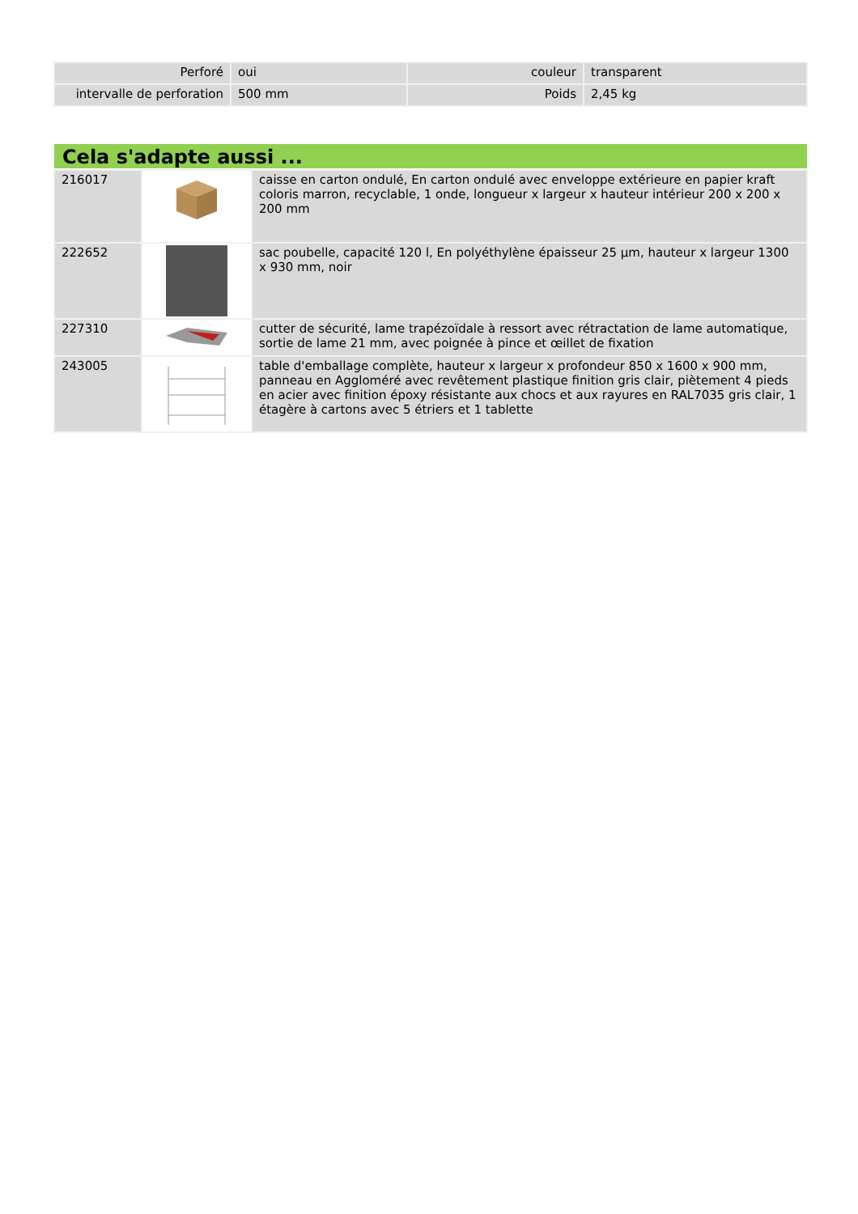| Perforé | oui | couleur | transparent |
| intervalle de perforation | 500 mm | Poids | 2,45 kg |
Cela s'adapte aussi ...
| 216017 | | caisse en carton ondulé, En carton ondulé avec enveloppe extérieure en papier kraft coloris marron, recyclable, 1 onde, longueur x largeur x hauteur intérieur 200 x 200 x 200 mm |
| 222652 | | sac poubelle, capacité 120 l, En polyéthylène épaisseur 25 µm, hauteur x largeur 1300 x 930 mm, noir |
| 227310 | | cutter de sécurité, lame trapézoïdale à ressort avec rétractation de lame automatique, sortie de lame 21 mm, avec poignée à pince et œillet de fixation |
| 243005 | | table d'emballage complète, hauteur x largeur x profondeur 850 x 1600 x 900 mm, panneau en Aggloméré avec revêtement plastique finition gris clair, piètement 4 pieds en acier avec finition époxy résistante aux chocs et aux rayures en RAL7035 gris clair, 1 étagère à cartons avec 5 étriers et 1 tablette |